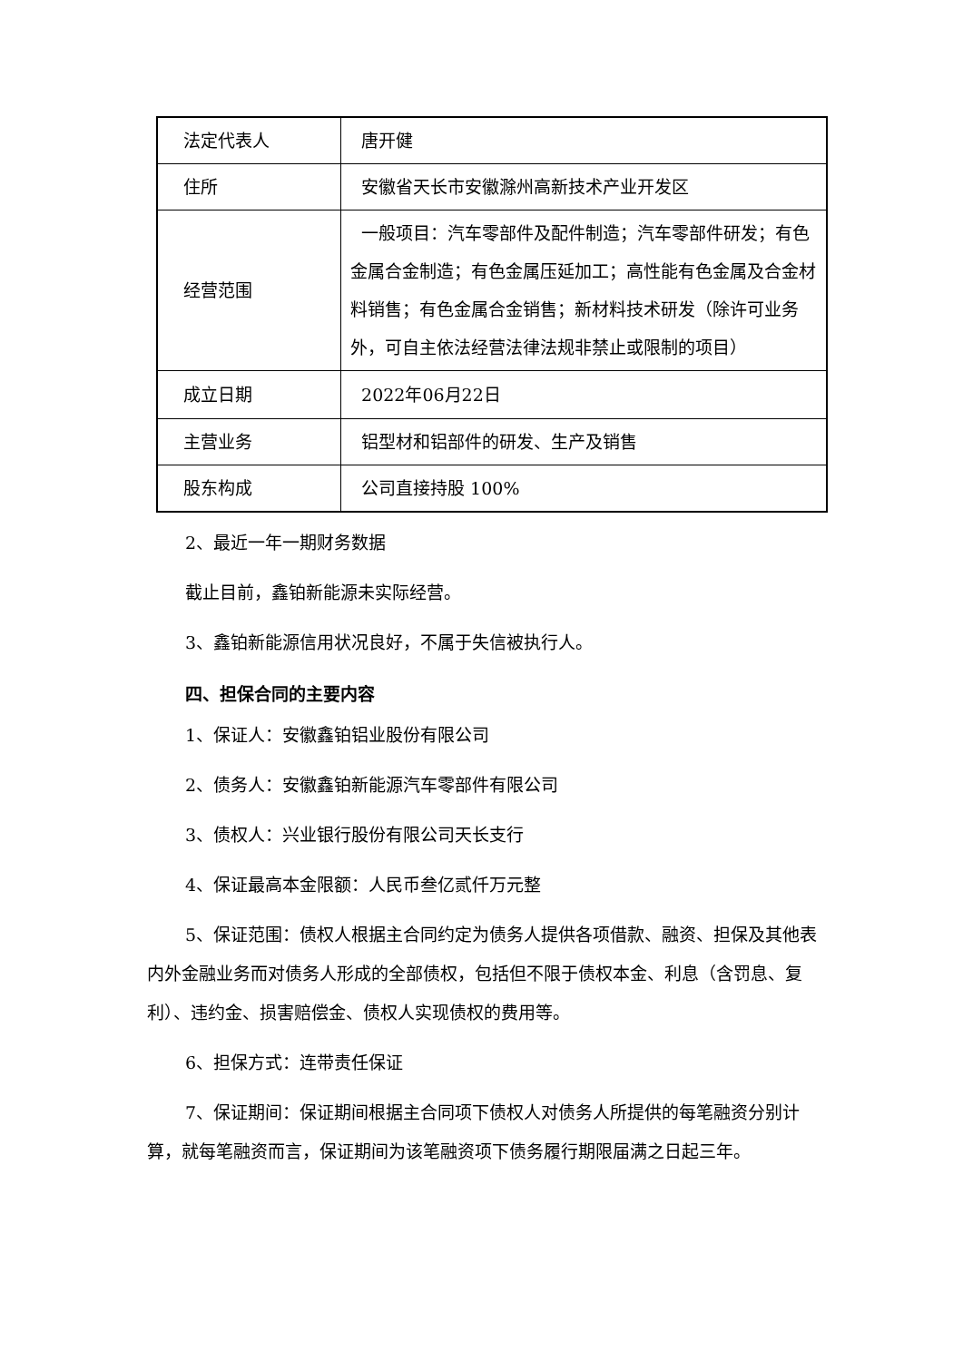| 法定代表人 | 唐开健 |
| 住所 | 安徽省天长市安徽滁州高新技术产业开发区 |
| 经营范围 | 一般项目：汽车零部件及配件制造；汽车零部件研发；有色金属合金制造；有色金属压延加工；高性能有色金属及合金材料销售；有色金属合金销售；新材料技术研发（除许可业务外，可自主依法经营法律法规非禁止或限制的项目） |
| 成立日期 | 2022年06月22日 |
| 主营业务 | 铝型材和铝部件的研发、生产及销售 |
| 股东构成 | 公司直接持股 100% |
2、最近一年一期财务数据
截止目前，鑫铂新能源未实际经营。
3、鑫铂新能源信用状况良好，不属于失信被执行人。
四、担保合同的主要内容
1、保证人：安徽鑫铂铝业股份有限公司
2、债务人：安徽鑫铂新能源汽车零部件有限公司
3、债权人：兴业银行股份有限公司天长支行
4、保证最高本金限额：人民币叁亿贰仟万元整
5、保证范围：债权人根据主合同约定为债务人提供各项借款、融资、担保及其他表内外金融业务而对债务人形成的全部债权，包括但不限于债权本金、利息（含罚息、复利）、违约金、损害赔偿金、债权人实现债权的费用等。
6、担保方式：连带责任保证
7、保证期间：保证期间根据主合同项下债权人对债务人所提供的每笔融资分别计算，就每笔融资而言，保证期间为该笔融资项下债务履行期限届满之日起三年。